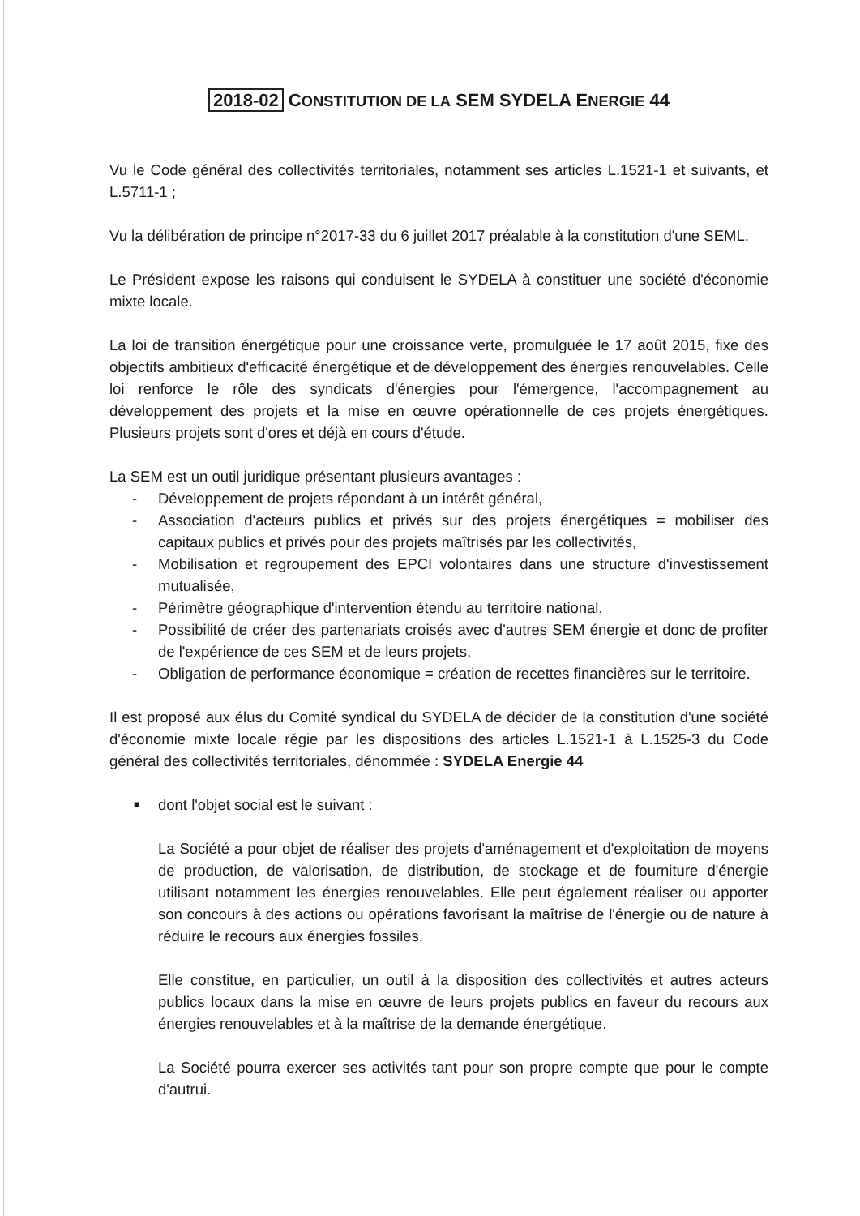2018-02 CONSTITUTION DE LA SEM SYDELA ENERGIE 44
Vu le Code général des collectivités territoriales, notamment ses articles L.1521-1 et suivants, et L.5711-1 ;
Vu la délibération de principe n°2017-33 du 6 juillet 2017 préalable à la constitution d'une SEML.
Le Président expose les raisons qui conduisent le SYDELA à constituer une société d'économie mixte locale.
La loi de transition énergétique pour une croissance verte, promulguée le 17 août 2015, fixe des objectifs ambitieux d'efficacité énergétique et de développement des énergies renouvelables. Celle loi renforce le rôle des syndicats d'énergies pour l'émergence, l'accompagnement au développement des projets et la mise en œuvre opérationnelle de ces projets énergétiques. Plusieurs projets sont d'ores et déjà en cours d'étude.
La SEM est un outil juridique présentant plusieurs avantages :
- Développement de projets répondant à un intérêt général,
- Association d'acteurs publics et privés sur des projets énergétiques = mobiliser des capitaux publics et privés pour des projets maîtrisés par les collectivités,
- Mobilisation et regroupement des EPCI volontaires dans une structure d'investissement mutualisée,
- Périmètre géographique d'intervention étendu au territoire national,
- Possibilité de créer des partenariats croisés avec d'autres SEM énergie et donc de profiter de l'expérience de ces SEM et de leurs projets,
- Obligation de performance économique = création de recettes financières sur le territoire.
Il est proposé aux élus du Comité syndical du SYDELA de décider de la constitution d'une société d'économie mixte locale régie par les dispositions des articles L.1521-1 à L.1525-3 du Code général des collectivités territoriales, dénommée : SYDELA Energie 44
■ dont l'objet social est le suivant :
La Société a pour objet de réaliser des projets d'aménagement et d'exploitation de moyens de production, de valorisation, de distribution, de stockage et de fourniture d'énergie utilisant notamment les énergies renouvelables. Elle peut également réaliser ou apporter son concours à des actions ou opérations favorisant la maîtrise de l'énergie ou de nature à réduire le recours aux énergies fossiles.
Elle constitue, en particulier, un outil à la disposition des collectivités et autres acteurs publics locaux dans la mise en œuvre de leurs projets publics en faveur du recours aux énergies renouvelables et à la maîtrise de la demande énergétique.
La Société pourra exercer ses activités tant pour son propre compte que pour le compte d'autrui.